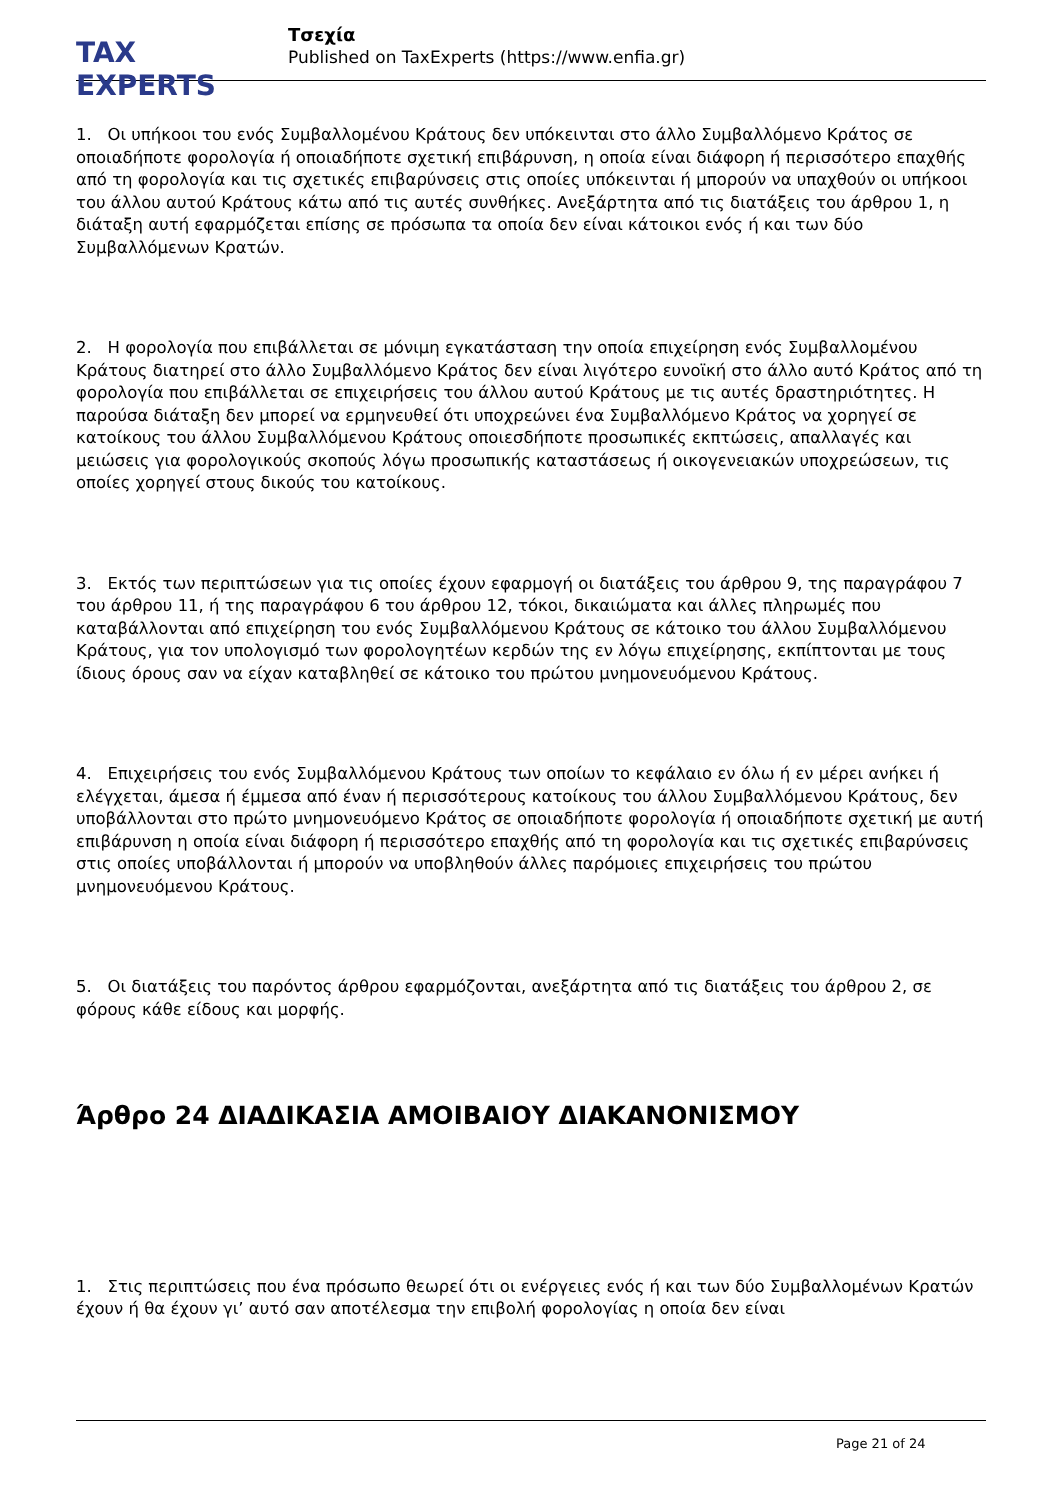TAX EXPERTS
Τσεχία
Published on TaxExperts (https://www.enfia.gr)
1. Οι υπήκοοι του ενός Συμβαλλομένου Κράτους δεν υπόκεινται στο άλλο Συμβαλλόμενο Κράτος σε οποιαδήποτε φορολογία ή οποιαδήποτε σχετική επιβάρυνση, η οποία είναι διάφορη ή περισσότερο επαχθής από τη φορολογία και τις σχετικές επιβαρύνσεις στις οποίες υπόκεινται ή μπορούν να υπαχθούν οι υπήκοοι του άλλου αυτού Κράτους κάτω από τις αυτές συνθήκες. Ανεξάρτητα από τις διατάξεις του άρθρου 1, η διάταξη αυτή εφαρμόζεται επίσης σε πρόσωπα τα οποία δεν είναι κάτοικοι ενός ή και των δύο Συμβαλλόμενων Κρατών.
2. Η φορολογία που επιβάλλεται σε μόνιμη εγκατάσταση την οποία επιχείρηση ενός Συμβαλλομένου Κράτους διατηρεί στο άλλο Συμβαλλόμενο Κράτος δεν είναι λιγότερο ευνοϊκή στο άλλο αυτό Κράτος από τη φορολογία που επιβάλλεται σε επιχειρήσεις του άλλου αυτού Κράτους με τις αυτές δραστηριότητες. Η παρούσα διάταξη δεν μπορεί να ερμηνευθεί ότι υποχρεώνει ένα Συμβαλλόμενο Κράτος να χορηγεί σε κατοίκους του άλλου Συμβαλλόμενου Κράτους οποιεσδήποτε προσωπικές εκπτώσεις, απαλλαγές και μειώσεις για φορολογικούς σκοπούς λόγω προσωπικής καταστάσεως ή οικογενειακών υποχρεώσεων, τις οποίες χορηγεί στους δικούς του κατοίκους.
3. Εκτός των περιπτώσεων για τις οποίες έχουν εφαρμογή οι διατάξεις του άρθρου 9, της παραγράφου 7 του άρθρου 11, ή της παραγράφου 6 του άρθρου 12, τόκοι, δικαιώματα και άλλες πληρωμές που καταβάλλονται από επιχείρηση του ενός Συμβαλλόμενου Κράτους σε κάτοικο του άλλου Συμβαλλόμενου Κράτους, για τον υπολογισμό των φορολογητέων κερδών της εν λόγω επιχείρησης, εκπίπτονται με τους ίδιους όρους σαν να είχαν καταβληθεί σε κάτοικο του πρώτου μνημονευόμενου Κράτους.
4. Επιχειρήσεις του ενός Συμβαλλόμενου Κράτους των οποίων το κεφάλαιο εν όλω ή εν μέρει ανήκει ή ελέγχεται, άμεσα ή έμμεσα από έναν ή περισσότερους κατοίκους του άλλου Συμβαλλόμενου Κράτους, δεν υποβάλλονται στο πρώτο μνημονευόμενο Κράτος σε οποιαδήποτε φορολογία ή οποιαδήποτε σχετική με αυτή επιβάρυνση η οποία είναι διάφορη ή περισσότερο επαχθής από τη φορολογία και τις σχετικές επιβαρύνσεις στις οποίες υποβάλλονται ή μπορούν να υποβληθούν άλλες παρόμοιες επιχειρήσεις του πρώτου μνημονευόμενου Κράτους.
5. Οι διατάξεις του παρόντος άρθρου εφαρμόζονται, ανεξάρτητα από τις διατάξεις του άρθρου 2, σε φόρους κάθε είδους και μορφής.
Άρθρο 24 ΔΙΑΔΙΚΑΣΙΑ ΑΜΟΙΒΑΙΟΥ ΔΙΑΚΑΝΟΝΙΣΜΟΥ
1. Στις περιπτώσεις που ένα πρόσωπο θεωρεί ότι οι ενέργειες ενός ή και των δύο Συμβαλλομένων Κρατών έχουν ή θα έχουν γι’ αυτό σαν αποτέλεσμα την επιβολή φορολογίας η οποία δεν είναι
Page 21 of 24